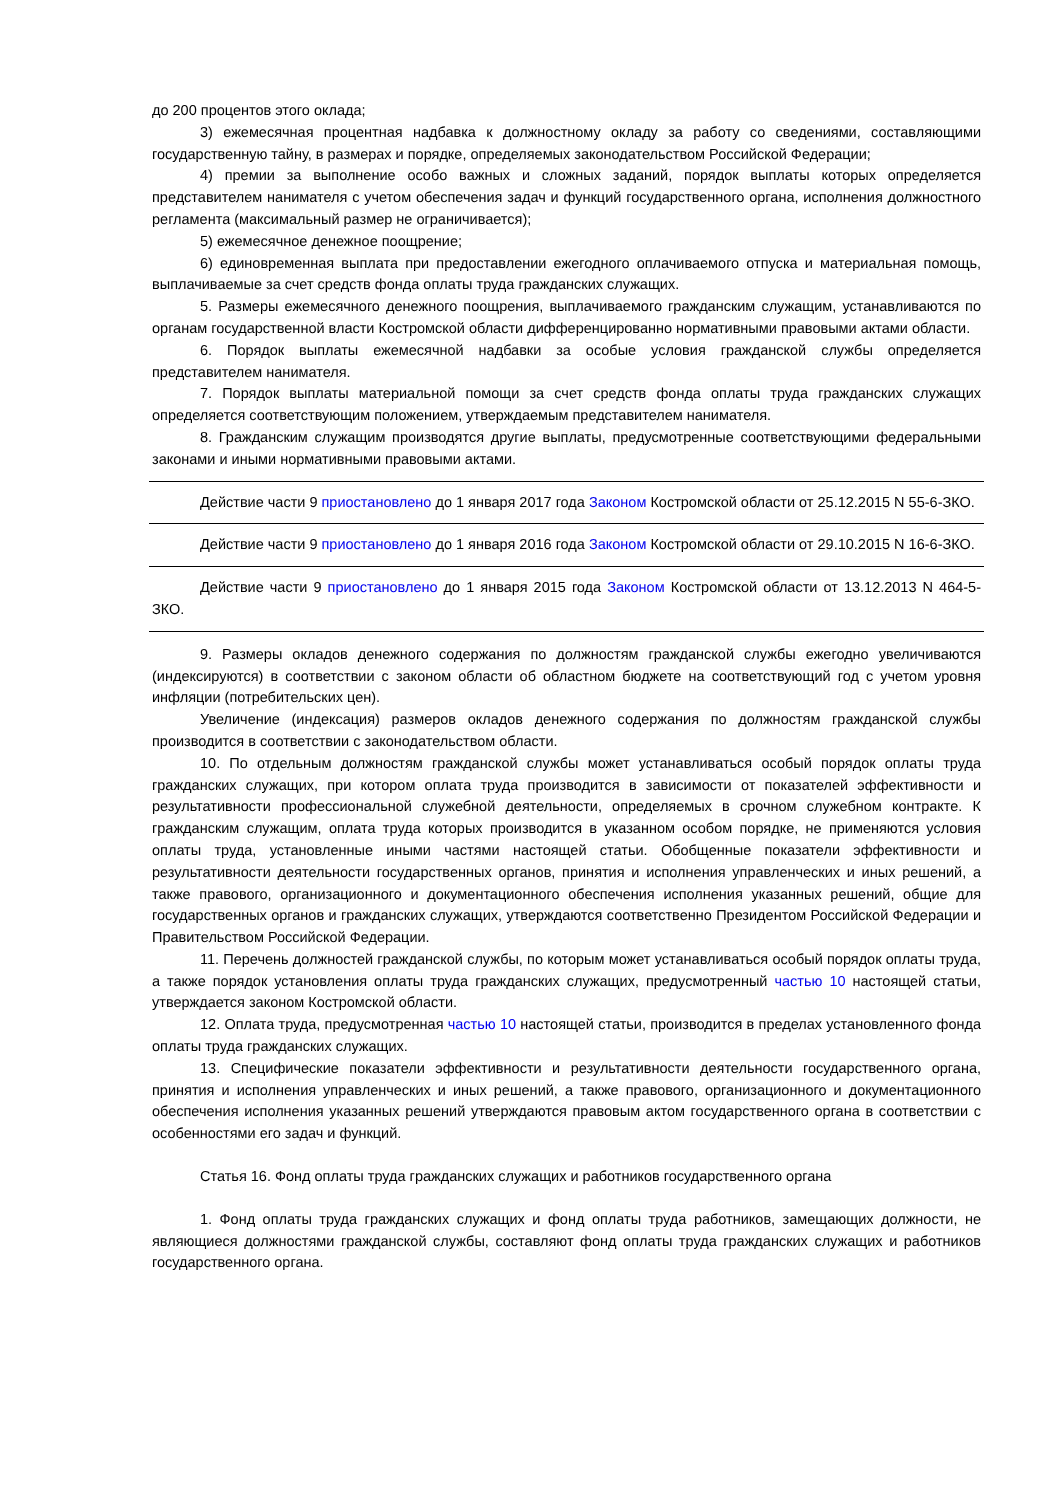до 200 процентов этого оклада;
3) ежемесячная процентная надбавка к должностному окладу за работу со сведениями, составляющими государственную тайну, в размерах и порядке, определяемых законодательством Российской Федерации;
4) премии за выполнение особо важных и сложных заданий, порядок выплаты которых определяется представителем нанимателя с учетом обеспечения задач и функций государственного органа, исполнения должностного регламента (максимальный размер не ограничивается);
5) ежемесячное денежное поощрение;
6) единовременная выплата при предоставлении ежегодного оплачиваемого отпуска и материальная помощь, выплачиваемые за счет средств фонда оплаты труда гражданских служащих.
5. Размеры ежемесячного денежного поощрения, выплачиваемого гражданским служащим, устанавливаются по органам государственной власти Костромской области дифференцированно нормативными правовыми актами области.
6. Порядок выплаты ежемесячной надбавки за особые условия гражданской службы определяется представителем нанимателя.
7. Порядок выплаты материальной помощи за счет средств фонда оплаты труда гражданских служащих определяется соответствующим положением, утверждаемым представителем нанимателя.
8. Гражданским служащим производятся другие выплаты, предусмотренные соответствующими федеральными законами и иными нормативными правовыми актами.
Действие части 9 приостановлено до 1 января 2017 года Законом Костромской области от 25.12.2015 N 55-6-ЗКО.
Действие части 9 приостановлено до 1 января 2016 года Законом Костромской области от 29.10.2015 N 16-6-ЗКО.
Действие части 9 приостановлено до 1 января 2015 года Законом Костромской области от 13.12.2013 N 464-5-ЗКО.
9. Размеры окладов денежного содержания по должностям гражданской службы ежегодно увеличиваются (индексируются) в соответствии с законом области об областном бюджете на соответствующий год с учетом уровня инфляции (потребительских цен).
Увеличение (индексация) размеров окладов денежного содержания по должностям гражданской службы производится в соответствии с законодательством области.
10. По отдельным должностям гражданской службы может устанавливаться особый порядок оплаты труда гражданских служащих, при котором оплата труда производится в зависимости от показателей эффективности и результативности профессиональной служебной деятельности, определяемых в срочном служебном контракте. К гражданским служащим, оплата труда которых производится в указанном особом порядке, не применяются условия оплаты труда, установленные иными частями настоящей статьи. Обобщенные показатели эффективности и результативности деятельности государственных органов, принятия и исполнения управленческих и иных решений, а также правового, организационного и документационного обеспечения исполнения указанных решений, общие для государственных органов и гражданских служащих, утверждаются соответственно Президентом Российской Федерации и Правительством Российской Федерации.
11. Перечень должностей гражданской службы, по которым может устанавливаться особый порядок оплаты труда, а также порядок установления оплаты труда гражданских служащих, предусмотренный частью 10 настоящей статьи, утверждается законом Костромской области.
12. Оплата труда, предусмотренная частью 10 настоящей статьи, производится в пределах установленного фонда оплаты труда гражданских служащих.
13. Специфические показатели эффективности и результативности деятельности государственного органа, принятия и исполнения управленческих и иных решений, а также правового, организационного и документационного обеспечения исполнения указанных решений утверждаются правовым актом государственного органа в соответствии с особенностями его задач и функций.
Статья 16. Фонд оплаты труда гражданских служащих и работников государственного органа
1. Фонд оплаты труда гражданских служащих и фонд оплаты труда работников, замещающих должности, не являющиеся должностями гражданской службы, составляют фонд оплаты труда гражданских служащих и работников государственного органа.